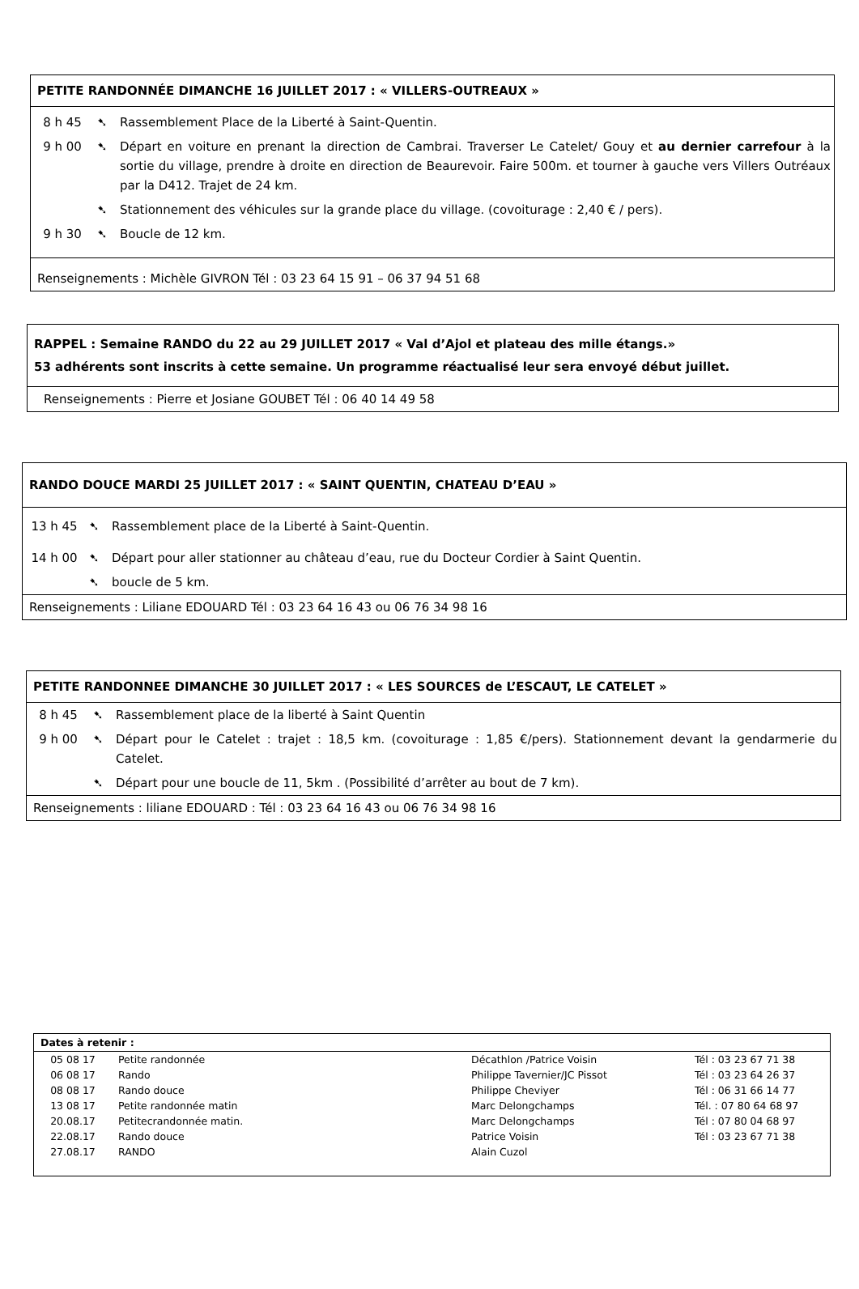PETITE RANDONNÉE DIMANCHE 16 JUILLET 2017 : « VILLERS-OUTREAUX »
| 8 h 45 | ➷ | Rassemblement Place de la Liberté à Saint-Quentin. |
| 9 h 00 | ➷ | Départ en voiture en prenant la direction de Cambrai. Traverser Le Catelet/ Gouy et au dernier carrefour à la sortie du village, prendre à droite en direction de Beaurevoir. Faire 500m. et tourner à gauche vers Villers Outréaux par la D412. Trajet de 24 km. |
| | ➷ | Stationnement des véhicules sur la grande place du village. (covoiturage : 2,40 € / pers). |
| 9 h 30 | ➷ | Boucle de 12 km. |
Renseignements : Michèle GIVRON Tél : 03 23 64 15 91 – 06 37 94 51 68
RAPPEL : Semaine RANDO du 22 au 29 JUILLET 2017 « Val d’Ajol et plateau des mille étangs.»
53 adhérents sont inscrits à cette semaine. Un programme réactualisé leur sera envoyé début juillet.
Renseignements : Pierre et Josiane GOUBET Tél : 06 40 14 49 58
RANDO DOUCE MARDI 25 JUILLET 2017 : « SAINT QUENTIN, CHATEAU D’EAU »
| 13 h 45 | ➷ | Rassemblement place de la Liberté à Saint-Quentin. |
| 14 h 00 | ➷ | Départ pour aller stationner au château d’eau, rue du Docteur Cordier à Saint Quentin. |
| | ➷ | boucle de 5 km. |
Renseignements : Liliane EDOUARD Tél : 03 23 64 16 43 ou 06 76 34 98 16
PETITE RANDONNEE DIMANCHE 30 JUILLET 2017 : « LES SOURCES de L’ESCAUT, LE CATELET »
| 8 h 45 | ➷ | Rassemblement place de la liberté à Saint Quentin |
| 9 h 00 | ➷ | Départ pour le Catelet : trajet : 18,5 km. (covoiturage : 1,85 €/pers). Stationnement devant la gendarmerie du Catelet. |
| | ➷ | Départ pour une boucle de 11, 5km . (Possibilité d’arrêter au bout de 7 km). |
Renseignements : liliane EDOUARD : Tél : 03 23 64 16 43 ou 06 76 34 98 16
Dates à retenir :
| 05 08 17 | Petite randonnée | Décathlon /Patrice Voisin | Tél : 03 23 67 71 38 |
| 06 08 17 | Rando | Philippe Tavernier/JC Pissot | Tél : 03 23 64 26 37 |
| 08 08 17 | Rando douce | Philippe Cheviyer | Tél : 06 31 66 14 77 |
| 13 08 17 | Petite randonnée matin | Marc Delongchamps | Tél. : 07 80 64 68 97 |
| 20.08.17 | Petitecrandonnée matin. | Marc Delongchamps | Tél : 07 80 04 68 97 |
| 22.08.17 | Rando douce | Patrice Voisin | Tél : 03 23 67 71 38 |
| 27.08.17 | RANDO | Alain Cuzol | |